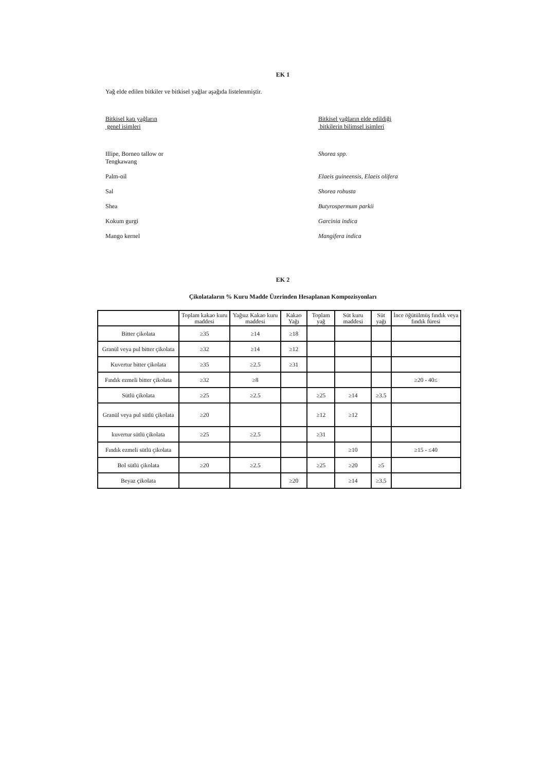EK 1
Yağ elde edilen bitkiler ve bitkisel yağlar aşağıda listelenmiştir.
Bitkisel katı yağların
genel isimleri
Bitkisel yağların elde edildiği
bitkilerin bilimsel isimleri
Illipe, Borneo tallow or
Tengkawang
Shorea spp.
Palm-oil Elaeis guineensis, Elaeis olifera
Sal Shorea robusta
Shea Butyrospermum parkii
Kokum gurgi Garcinia indica
Mango kernel Mangifera indica
EK 2
Çikolataların % Kuru Madde Üzerinden Hesaplanan Kompozisyonları
| | Toplam kakao kuru maddesi | Yağsız Kakao kuru maddesi | Kakao Yağı | Toplam yağ | Süt kuru maddesi | Süt yağı | İnce öğütülmüş fındık veya fındık füresi |
| --- | --- | --- | --- | --- | --- | --- | --- |
| Bitter çikolata | ≥35 | ≥14 | ≥18 | | | | |
| Granül veya pul bitter çikolata | ≥32 | ≥14 | ≥12 | | | | |
| Kuvertur bitter çikolata | ≥35 | ≥2.5 | ≥31 | | | | |
| Fındık ezmeli bitter çikolata | ≥32 | ≥8 | | | | | ≥20 - 40≤ |
| Sütlü çikolata | ≥25 | ≥2.5 | | ≥25 | ≥14 | ≥3.5 | |
| Granül veya pul sütlü çikolata | ≥20 | | | ≥12 | ≥12 | | |
| kuvertur sütlü çikolata | ≥25 | ≥2.5 | | ≥31 | | | |
| Fındık ezmeli sütlü çikolata | | | | | ≥10 | | ≥15 - ≤40 |
| Bol sütlü çikolata | ≥20 | ≥2.5 | | ≥25 | ≥20 | ≥5 | |
| Beyaz çikolata | | | ≥20 | | ≥14 | ≥3.5 | |